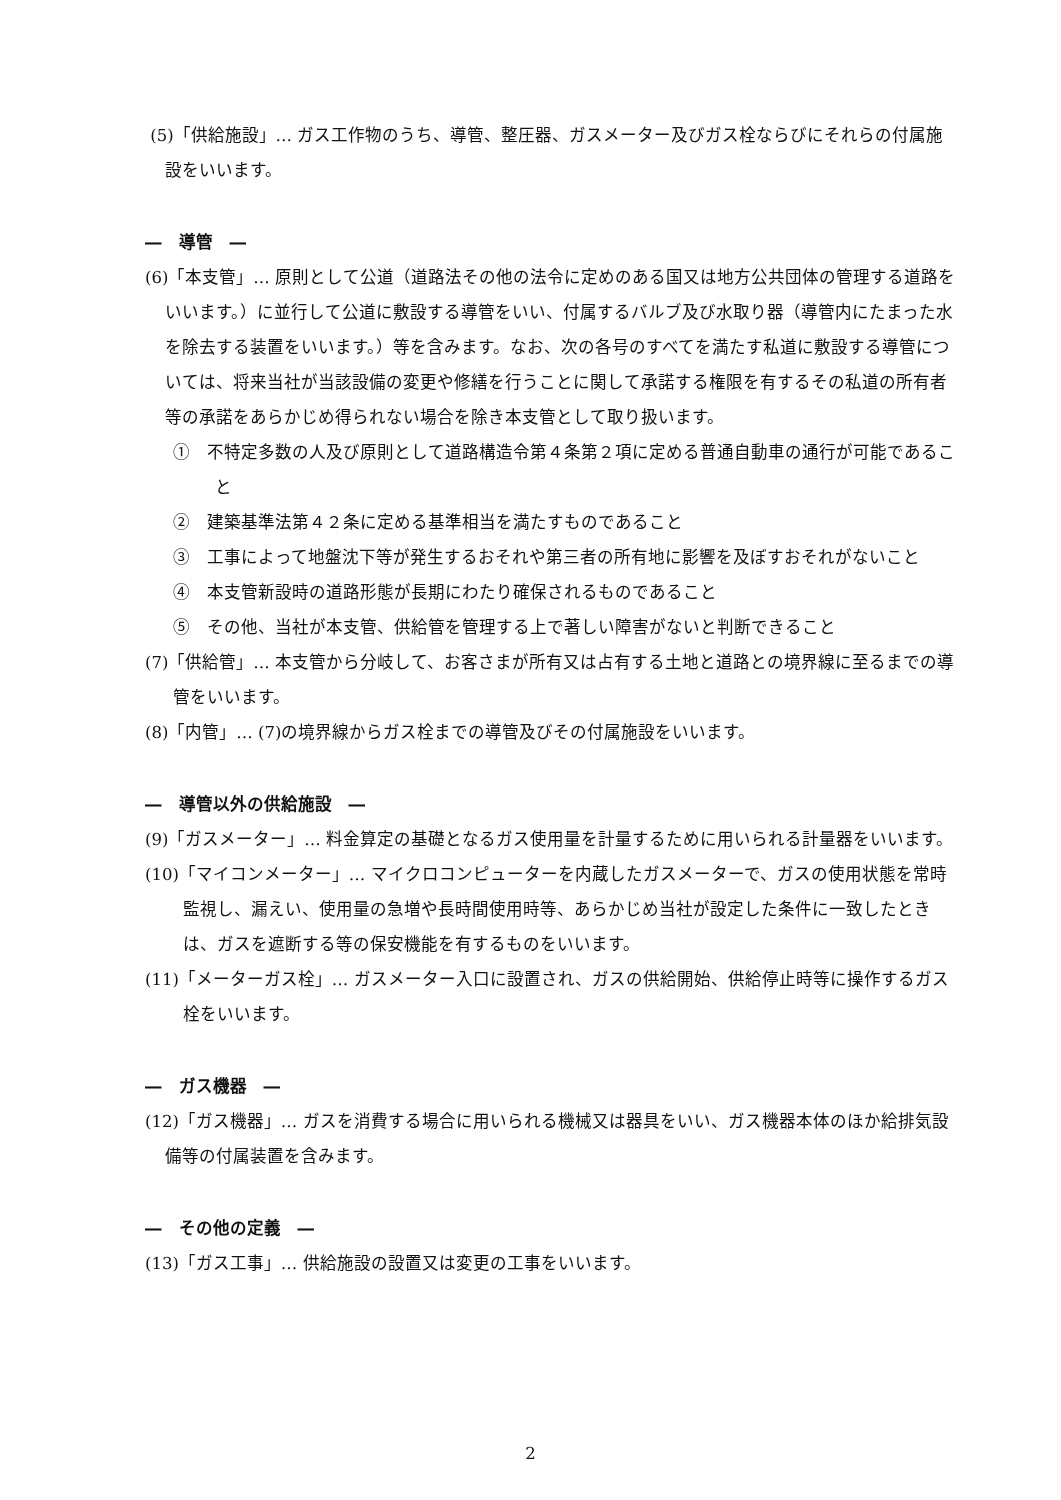(5)「供給施設」… ガス工作物のうち、導管、整圧器、ガスメーター及びガス栓ならびにそれらの付属施設をいいます。
―　導管　―
(6)「本支管」… 原則として公道（道路法その他の法令に定めのある国又は地方公共団体の管理する道路をいいます。）に並行して公道に敷設する導管をいい、付属するバルブ及び水取り器（導管内にたまった水を除去する装置をいいます。）等を含みます。なお、次の各号のすべてを満たす私道に敷設する導管については、将来当社が当該設備の変更や修繕を行うことに関して承諾する権限を有するその私道の所有者等の承諾をあらかじめ得られない場合を除き本支管として取り扱います。
①　不特定多数の人及び原則として道路構造令第４条第２項に定める普通自動車の通行が可能であること
②　建築基準法第４２条に定める基準相当を満たすものであること
③　工事によって地盤沈下等が発生するおそれや第三者の所有地に影響を及ぼすおそれがないこと
④　本支管新設時の道路形態が長期にわたり確保されるものであること
⑤　その他、当社が本支管、供給管を管理する上で著しい障害がないと判断できること
(7)「供給管」… 本支管から分岐して、お客さまが所有又は占有する土地と道路との境界線に至るまでの導管をいいます。
(8)「内管」… (7)の境界線からガス栓までの導管及びその付属施設をいいます。
―　導管以外の供給施設　―
(9)「ガスメーター」… 料金算定の基礎となるガス使用量を計量するために用いられる計量器をいいます。
(10)「マイコンメーター」… マイクロコンピューターを内蔵したガスメーターで、ガスの使用状態を常時監視し、漏えい、使用量の急増や長時間使用時等、あらかじめ当社が設定した条件に一致したときは、ガスを遮断する等の保安機能を有するものをいいます。
(11)「メーターガス栓」… ガスメーター入口に設置され、ガスの供給開始、供給停止時等に操作するガス栓をいいます。
―　ガス機器　―
(12)「ガス機器」… ガスを消費する場合に用いられる機械又は器具をいい、ガス機器本体のほか給排気設備等の付属装置を含みます。
―　その他の定義　―
(13)「ガス工事」… 供給施設の設置又は変更の工事をいいます。
2